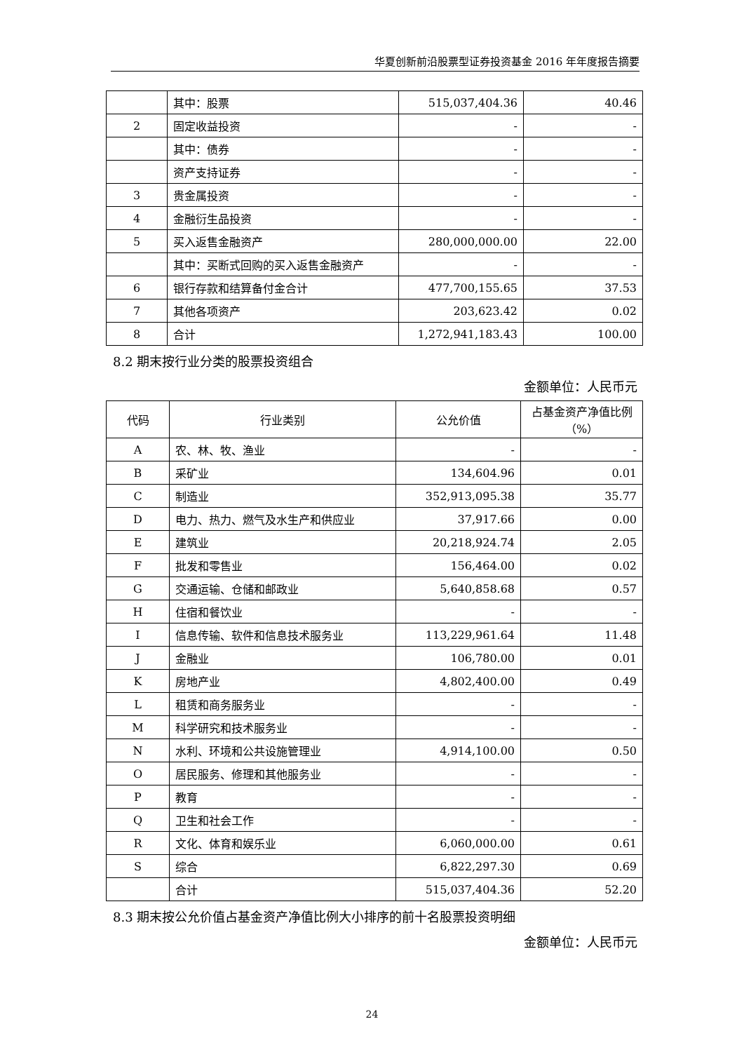华夏创新前沿股票型证券投资基金 2016 年年度报告摘要
| | 其中：股票 | 515,037,404.36 | 40.46 |
| 2 | 固定收益投资 | - | - |
| | 其中：债券 | - | - |
| | 资产支持证券 | - | - |
| 3 | 贵金属投资 | - | - |
| 4 | 金融衍生品投资 | - | - |
| 5 | 买入返售金融资产 | 280,000,000.00 | 22.00 |
| | 其中：买断式回购的买入返售金融资产 | - | - |
| 6 | 银行存款和结算备付金合计 | 477,700,155.65 | 37.53 |
| 7 | 其他各项资产 | 203,623.42 | 0.02 |
| 8 | 合计 | 1,272,941,183.43 | 100.00 |
8.2 期末按行业分类的股票投资组合
金额单位：人民币元
| 代码 | 行业类别 | 公允价值 | 占基金资产净值比例（%） |
| --- | --- | --- | --- |
| A | 农、林、牧、渔业 | - | - |
| B | 采矿业 | 134,604.96 | 0.01 |
| C | 制造业 | 352,913,095.38 | 35.77 |
| D | 电力、热力、燃气及水生产和供应业 | 37,917.66 | 0.00 |
| E | 建筑业 | 20,218,924.74 | 2.05 |
| F | 批发和零售业 | 156,464.00 | 0.02 |
| G | 交通运输、仓储和邮政业 | 5,640,858.68 | 0.57 |
| H | 住宿和餐饮业 | - | - |
| I | 信息传输、软件和信息技术服务业 | 113,229,961.64 | 11.48 |
| J | 金融业 | 106,780.00 | 0.01 |
| K | 房地产业 | 4,802,400.00 | 0.49 |
| L | 租赁和商务服务业 | - | - |
| M | 科学研究和技术服务业 | - | - |
| N | 水利、环境和公共设施管理业 | 4,914,100.00 | 0.50 |
| O | 居民服务、修理和其他服务业 | - | - |
| P | 教育 | - | - |
| Q | 卫生和社会工作 | - | - |
| R | 文化、体育和娱乐业 | 6,060,000.00 | 0.61 |
| S | 综合 | 6,822,297.30 | 0.69 |
| | 合计 | 515,037,404.36 | 52.20 |
8.3 期末按公允价值占基金资产净值比例大小排序的前十名股票投资明细
金额单位：人民币元
24